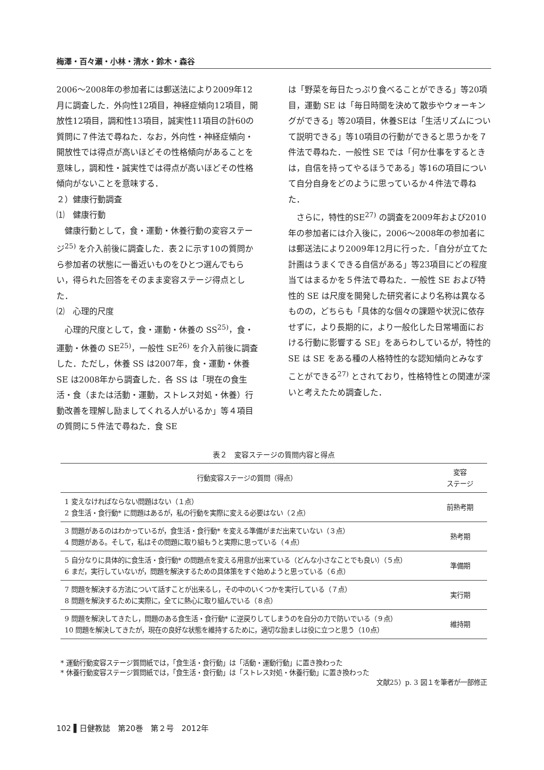梅澤・百々瀬・小林・清水・鈴木・森谷
2006～2008年の参加者には郵送法により2009年12月に調査した．外向性12項目，神経症傾向12項目，開放性12項目，調和性13項目，誠実性11項目の計60の質問に７件法で尋ねた．なお，外向性・神経症傾向・開放性では得点が高いほどその性格傾向があることを意味し，調和性・誠実性では得点が高いほどその性格傾向がないことを意味する．
２）健康行動調査
⑴　健康行動
健康行動として，食・運動・休養行動の変容ステージ<sup>25)</sup> を介入前後に調査した．表２に示す10の質問から参加者の状態に一番近いものをひとつ選んでもらい，得られた回答をそのまま変容ステージ得点とした．
⑵　心理的尺度
心理的尺度として，食・運動・休養の SS<sup>25)</sup>，食・運動・休養の SE<sup>25)</sup>，一般性 SE<sup>26)</sup> を介入前後に調査した．ただし，休養 SS は2007年，食・運動・休養 SE は2008年から調査した．各 SS は「現在の食生活・食（または活動・運動，ストレス対処・休養）行動改善を理解し励ましてくれる人がいるか」等４項目の質問に５件法で尋ねた．食 SE
は「野菜を毎日たっぷり食べることができる」等20項目，運動 SE は「毎日時間を決めて散歩やウォーキングができる」等20項目，休養SEは「生活リズムについて説明できる」等10項目の行動ができると思うかを７件法で尋ねた．一般性 SE では「何か仕事をするときは，自信を持ってやるほうである」等16の項目について自分自身をどのように思っているか４件法で尋ねた．
さらに，特性的SE<sup>27)</sup> の調査を2009年および2010年の参加者には介入後に，2006～2008年の参加者には郵送法により2009年12月に行った．「自分が立てた計画はうまくできる自信がある」等23項目にどの程度当てはまるかを５件法で尋ねた．一般性 SE および特性的 SE は尺度を開発した研究者により名称は異なるものの，どちらも「具体的な個々の課題や状況に依存せずに，より長期的に，より一般化した日常場面における行動に影響する SE」をあらわしているが，特性的 SE は SE をある種の人格特性的な認知傾向とみなすことができる<sup>27)</sup> とされており，性格特性との関連が深いと考えたため調査した．
表２　変容ステージの質問内容と得点
| 行動変容ステージの質問（得点） | 変容 ステージ |
| --- | --- |
| 1 変えなければならない問題はない（１点） 2 食生活・食行動* に問題はあるが，私の行動を実際に変える必要はない（２点） | 前熟考期 |
| 3 問題があるのはわかっているが，食生活・食行動* を変える準備がまだ出来ていない（３点） 4 問題がある。そして，私はその問題に取り組もうと実際に思っている（４点） | 熟考期 |
| 5 自分なりに具体的に食生活・食行動* の問題点を変える用意が出来ている（どんな小さなことでも良い）（５点） 6 まだ，実行していないが，問題を解決するための具体策をすぐ始めようと思っている（６点） | 準備期 |
| 7 問題を解決する方法について話すことが出来るし，その中のいくつかを実行している（７点） 8 問題を解決するために実際に，全てに熱心に取り組んでいる（８点） | 実行期 |
| 9 問題を解決してきたし，問題のある食生活・食行動* に逆戻りしてしまうのを自分の力で防いでいる（９点） 10 問題を解決してきたが，現在の良好な状態を維持するために，適切な励ましは役に立つと思う（10点） | 維持期 |
* 運動行動変容ステージ質問紙では，「食生活・食行動」は「活動・運動行動」に置き換わった
* 休養行動変容ステージ質問紙では，「食生活・食行動」は「ストレス対処・休養行動」に置き換わった
文献25）p. 3 図１を筆者が一部修正
102 ▌日健教誌　第20巻　第２号　2012年